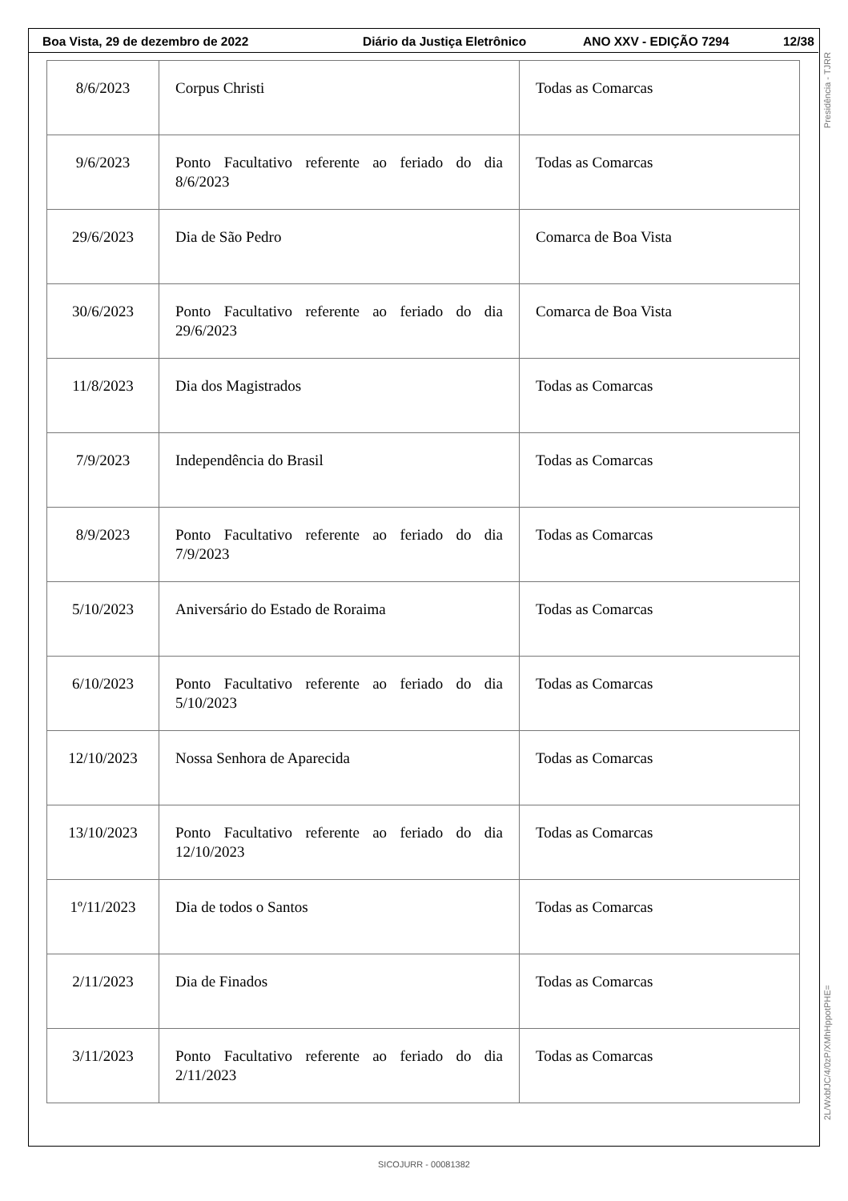Boa Vista, 29 de dezembro de 2022 Diário da Justiça Eletrônico ANO XXV - EDIÇÃO 7294 12/38
| 8/6/2023 | Corpus Christi | Todas as Comarcas |
| 9/6/2023 | Ponto Facultativo referente ao feriado do dia 8/6/2023 | Todas as Comarcas |
| 29/6/2023 | Dia de São Pedro | Comarca de Boa Vista |
| 30/6/2023 | Ponto Facultativo referente ao feriado do dia 29/6/2023 | Comarca de Boa Vista |
| 11/8/2023 | Dia dos Magistrados | Todas as Comarcas |
| 7/9/2023 | Independência do Brasil | Todas as Comarcas |
| 8/9/2023 | Ponto Facultativo referente ao feriado do dia 7/9/2023 | Todas as Comarcas |
| 5/10/2023 | Aniversário do Estado de Roraima | Todas as Comarcas |
| 6/10/2023 | Ponto Facultativo referente ao feriado do dia 5/10/2023 | Todas as Comarcas |
| 12/10/2023 | Nossa Senhora de Aparecida | Todas as Comarcas |
| 13/10/2023 | Ponto Facultativo referente ao feriado do dia 12/10/2023 | Todas as Comarcas |
| 1º/11/2023 | Dia de todos o Santos | Todas as Comarcas |
| 2/11/2023 | Dia de Finados | Todas as Comarcas |
| 3/11/2023 | Ponto Facultativo referente ao feriado do dia 2/11/2023 | Todas as Comarcas |
Presidência - TJRR
2L/WxbfJC/4/0zP/XMhHppotPHE=
SICOJURR - 00081382